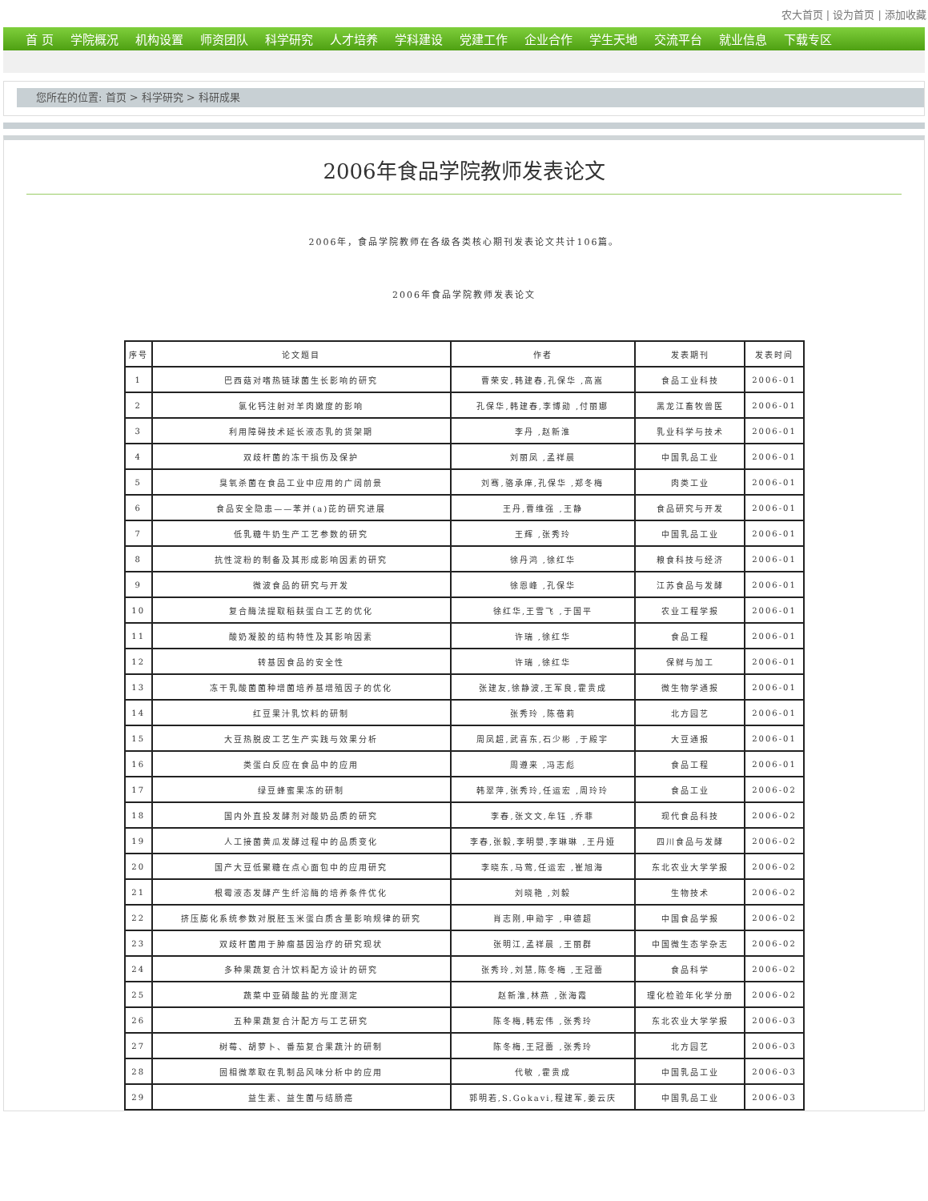农大首页 | 设为首页 | 添加收藏
首 页 学院概况 机构设置 师资团队 科学研究 人才培养 学科建设 党建工作 企业合作 学生天地 交流平台 就业信息 下载专区
您所在的位置: 首页 > 科学研究 > 科研成果
2006年食品学院教师发表论文
2006年，食品学院教师在各级各类核心期刊发表论文共计106篇。
2006年食品学院教师发表论文
| 序号 | 论文题目 | 作者 | 发表期刊 | 发表时间 |
| --- | --- | --- | --- | --- |
| 1 | 巴西菇对嗜热链球菌生长影响的研究 | 曹荣安,韩建春,孔保华 ,高嵩 | 食品工业科技 | 2006-01 |
| 2 | 氯化钙注射对羊肉嫩度的影响 | 孔保华,韩建春,李博勋 ,付丽娜 | 黑龙江畜牧兽医 | 2006-01 |
| 3 | 利用障碍技术延长液态乳的货架期 | 李丹 ,赵新淮 | 乳业科学与技术 | 2006-01 |
| 4 | 双歧杆菌的冻干损伤及保护 | 刘丽凤 ,孟祥晨 | 中国乳品工业 | 2006-01 |
| 5 | 臭氧杀菌在食品工业中应用的广阔前景 | 刘骞,骆承庠,孔保华 ,郑冬梅 | 肉类工业 | 2006-01 |
| 6 | 食品安全隐患——苯并(a)芘的研究进展 | 王丹,曹维强 ,王静 | 食品研究与开发 | 2006-01 |
| 7 | 低乳糖牛奶生产工艺参数的研究 | 王辉 ,张秀玲 | 中国乳品工业 | 2006-01 |
| 8 | 抗性淀粉的制备及其形成影响因素的研究 | 徐丹鸿 ,徐红华 | 粮食科技与经济 | 2006-01 |
| 9 | 微波食品的研究与开发 | 徐恩峰 ,孔保华 | 江苏食品与发酵 | 2006-01 |
| 10 | 复合酶法提取稻麸蛋白工艺的优化 | 徐红华,王雪飞 ,于国平 | 农业工程学报 | 2006-01 |
| 11 | 酸奶凝胶的结构特性及其影响因素 | 许瑞 ,徐红华 | 食品工程 | 2006-01 |
| 12 | 转基因食品的安全性 | 许瑞 ,徐红华 | 保鲜与加工 | 2006-01 |
| 13 | 冻干乳酸菌菌种增菌培养基增殖因子的优化 | 张建友,徐静波,王军良,霍贵成 | 微生物学通报 | 2006-01 |
| 14 | 红豆果汁乳饮料的研制 | 张秀玲 ,陈蓓莉 | 北方园艺 | 2006-01 |
| 15 | 大豆热脱皮工艺生产实践与效果分析 | 周凤超,武喜东,石少彬 ,于殿宇 | 大豆通报 | 2006-01 |
| 16 | 类蛋白反应在食品中的应用 | 周遵来 ,冯志彪 | 食品工程 | 2006-01 |
| 17 | 绿豆蜂蜜果冻的研制 | 韩翠萍,张秀玲,任运宏 ,周玲玲 | 食品工业 | 2006-02 |
| 18 | 国内外直投发酵剂对酸奶品质的研究 | 李春,张文文,牟钰 ,乔菲 | 现代食品科技 | 2006-02 |
| 19 | 人工接菌黄瓜发酵过程中的品质变化 | 李春,张毅,李明嬰,李琳琳 ,王丹娅 | 四川食品与发酵 | 2006-02 |
| 20 | 国产大豆低聚糖在点心面包中的应用研究 | 李晓东,马莺,任运宏 ,崔旭海 | 东北农业大学学报 | 2006-02 |
| 21 | 根霉液态发酵产生纤溶酶的培养条件优化 | 刘晓艳 ,刘毅 | 生物技术 | 2006-02 |
| 22 | 挤压膨化系统参数对脱胚玉米蛋白质含量影响规律的研究 | 肖志刚,申勋宇 ,申德超 | 中国食品学报 | 2006-02 |
| 23 | 双歧杆菌用于肿瘤基因治疗的研究现状 | 张明江,孟祥晨 ,王丽群 | 中国微生态学杂志 | 2006-02 |
| 24 | 多种果蔬复合汁饮料配方设计的研究 | 张秀玲,刘慧,陈冬梅 ,王冠蕾 | 食品科学 | 2006-02 |
| 25 | 蔬菜中亚硝酸盐的光度测定 | 赵新淮,林燕 ,张海霞 | 理化检验年化学分册 | 2006-02 |
| 26 | 五种果蔬复合汁配方与工艺研究 | 陈冬梅,韩宏伟 ,张秀玲 | 东北农业大学学报 | 2006-03 |
| 27 | 树莓、胡萝卜、番茄复合果蔬汁的研制 | 陈冬梅,王冠蕾 ,张秀玲 | 北方园艺 | 2006-03 |
| 28 | 固相微萃取在乳制品风味分析中的应用 | 代敏 ,霍贵成 | 中国乳品工业 | 2006-03 |
| 29 | 益生素、益生菌与结肠癌 | 郭明若,S.Gokavi,程建军,姜云庆 | 中国乳品工业 | 2006-03 |